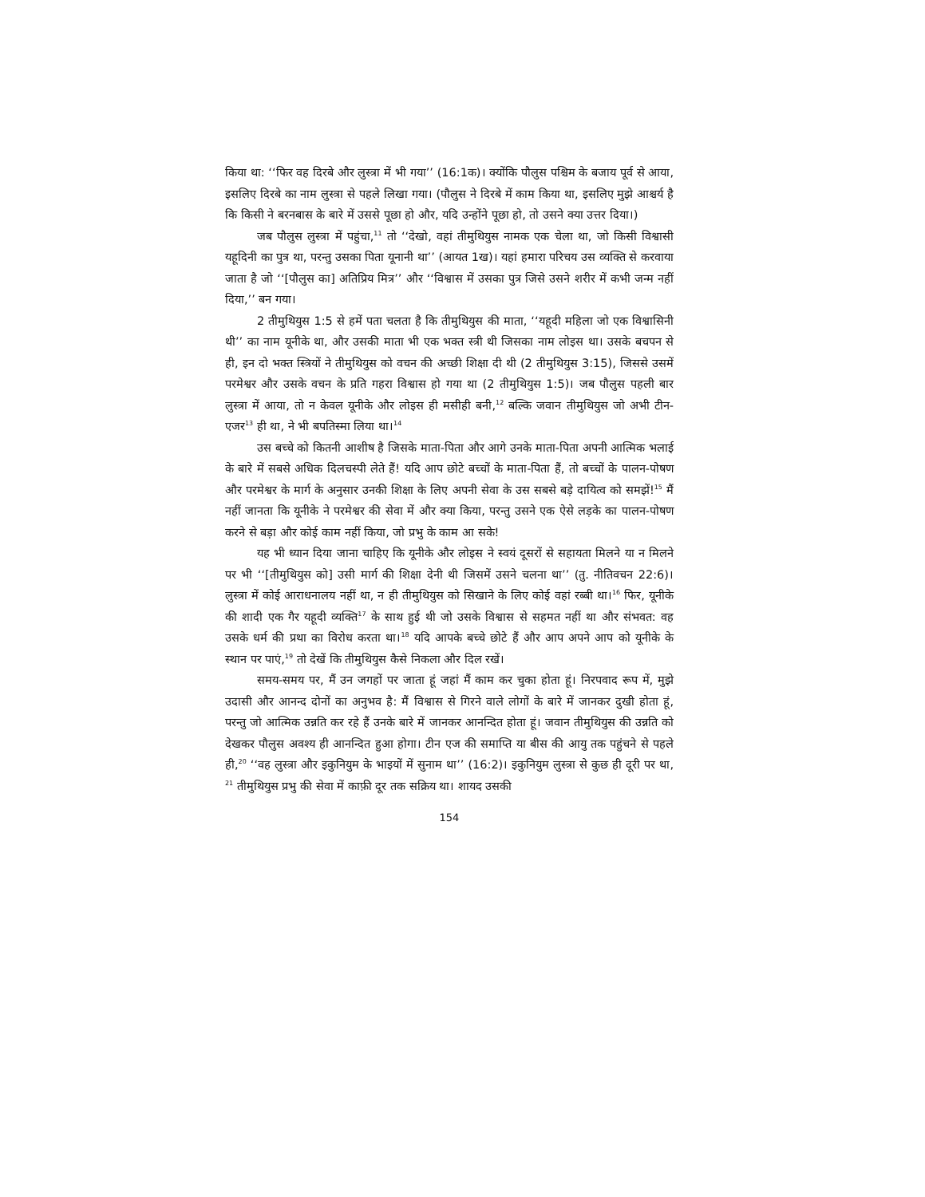किया था: ‘‘फिर वह दिरबे और लुस्त्रा में भी गया’’ (16:1क)। क्योंकि पौलुस पश्चिम के बजाय पूर्व से आया, इसलिए दिरबे का नाम लुस्त्रा से पहले लिखा गया। (पौलुस ने दिरबे में काम किया था, इसलिए मुझे आश्चर्य है कि किसी ने बरनबास के बारे में उससे पूछा हो और, यदि उन्होंने पूछा हो, तो उसने क्या उत्तर दिया।)
जब पौलुस लुस्त्रा में पहुंचा,<sup>11</sup> तो ‘‘देखो, वहां तीमुथियुस नामक एक चेला था, जो किसी विश्वासी यहूदिनी का पुत्र था, परन्तु उसका पिता यूनानी था’’ (आयत 1ख)। यहां हमारा परिचय उस व्यक्ति से करवाया जाता है जो ‘‘[पौलुस का] अतिप्रिय मित्र’’ और ‘‘विश्वास में उसका पुत्र जिसे उसने शरीर में कभी जन्म नहीं दिया,’’ बन गया।
2 तीमुथियुस 1:5 से हमें पता चलता है कि तीमुथियुस की माता, ‘‘यहूदी महिला जो एक विश्वासिनी थी’’ का नाम यूनीके था, और उसकी माता भी एक भक्त स्त्री थी जिसका नाम लोइस था। उसके बचपन से ही, इन दो भक्त स्त्रियों ने तीमुथियुस को वचन की अच्छी शिक्षा दी थी (2 तीमुथियुस 3:15), जिससे उसमें परमेश्वर और उसके वचन के प्रति गहरा विश्वास हो गया था (2 तीमुथियुस 1:5)। जब पौलुस पहली बार लुस्त्रा में आया, तो न केवल यूनीके और लोइस ही मसीही बनी,<sup>12</sup> बल्कि जवान तीमुथियुस जो अभी टीन-एजर<sup>13</sup> ही था, ने भी बपतिस्मा लिया था।<sup>14</sup>
उस बच्चे को कितनी आशीष है जिसके माता-पिता और आगे उनके माता-पिता अपनी आत्मिक भलाई के बारे में सबसे अधिक दिलचस्पी लेते हैं! यदि आप छोटे बच्चों के माता-पिता हैं, तो बच्चों के पालन-पोषण और परमेश्वर के मार्ग के अनुसार उनकी शिक्षा के लिए अपनी सेवा के उस सबसे बड़े दायित्व को समझें!<sup>15</sup> मैं नहीं जानता कि यूनीके ने परमेश्वर की सेवा में और क्या किया, परन्तु उसने एक ऐसे लड़के का पालन-पोषण करने से बड़ा और कोई काम नहीं किया, जो प्रभु के काम आ सके!
यह भी ध्यान दिया जाना चाहिए कि यूनीके और लोइस ने स्वयं दूसरों से सहायता मिलने या न मिलने पर भी ‘‘[तीमुथियुस को] उसी मार्ग की शिक्षा देनी थी जिसमें उसने चलना था’’ (तु. नीतिवचन 22:6)। लुस्त्रा में कोई आराधनालय नहीं था, न ही तीमुथियुस को सिखाने के लिए कोई वहां रब्बी था।<sup>16</sup> फिर, यूनीके की शादी एक गैर यहूदी व्यक्ति<sup>17</sup> के साथ हुई थी जो उसके विश्वास से सहमत नहीं था और संभवत: वह उसके धर्म की प्रथा का विरोध करता था।<sup>18</sup> यदि आपके बच्चे छोटे हैं और आप अपने आप को यूनीके के स्थान पर पाएं,<sup>19</sup> तो देखें कि तीमुथियुस कैसे निकला और दिल रखें।
समय-समय पर, मैं उन जगहों पर जाता हूं जहां मैं काम कर चुका होता हूं। निरपवाद रूप में, मुझे उदासी और आनन्द दोनों का अनुभव है: मैं विश्वास से गिरने वाले लोगों के बारे में जानकर दुखी होता हूं, परन्तु जो आत्मिक उन्नति कर रहे हैं उनके बारे में जानकर आनन्दित होता हूं। जवान तीमुथियुस की उन्नति को देखकर पौलुस अवश्य ही आनन्दित हुआ होगा। टीन एज की समाप्ति या बीस की आयु तक पहुंचने से पहले ही,<sup>20</sup> ‘‘वह लुस्त्रा और इकुनियुम के भाइयों में सुनाम था’’ (16:2)। इकुनियुम लुस्त्रा से कुछ ही दूरी पर था, <sup>21</sup> तीमुथियुस प्रभु की सेवा में काफ़ी दूर तक सक्रिय था। शायद उसकी
154